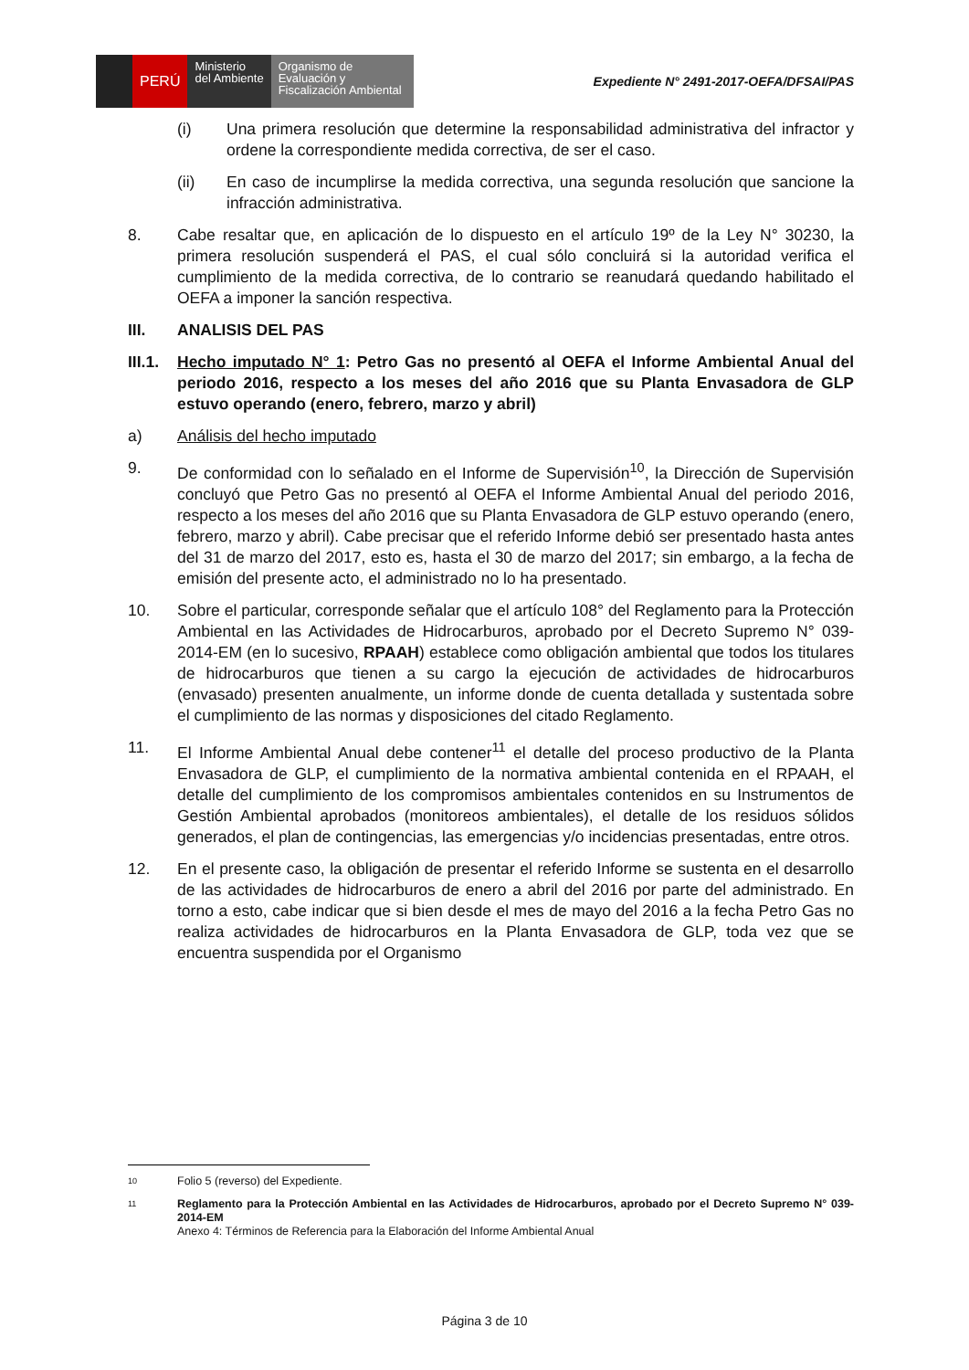PERÚ
Ministerio
del Ambiente
Organismo de
Evaluación y
Fiscalización Ambiental
Expediente N° 2491-2017-OEFA/DFSAI/PAS
(i) Una primera resolución que determine la responsabilidad administrativa del infractor y ordene la correspondiente medida correctiva, de ser el caso.
(ii) En caso de incumplirse la medida correctiva, una segunda resolución que sancione la infracción administrativa.
8. Cabe resaltar que, en aplicación de lo dispuesto en el artículo 19º de la Ley N° 30230, la primera resolución suspenderá el PAS, el cual sólo concluirá si la autoridad verifica el cumplimiento de la medida correctiva, de lo contrario se reanudará quedando habilitado el OEFA a imponer la sanción respectiva.
III. ANALISIS DEL PAS
III.1.
Hecho imputado N° 1: Petro Gas no presentó al OEFA el Informe Ambiental Anual del periodo 2016, respecto a los meses del año 2016 que su Planta Envasadora de GLP estuvo operando (enero, febrero, marzo y abril)
a) Análisis del hecho imputado
9. De conformidad con lo señalado en el Informe de Supervisión<sup>10</sup>, la Dirección de Supervisión concluyó que Petro Gas no presentó al OEFA el Informe Ambiental Anual del periodo 2016, respecto a los meses del año 2016 que su Planta Envasadora de GLP estuvo operando (enero, febrero, marzo y abril). Cabe precisar que el referido Informe debió ser presentado hasta antes del 31 de marzo del 2017, esto es, hasta el 30 de marzo del 2017; sin embargo, a la fecha de emisión del presente acto, el administrado no lo ha presentado.
10. Sobre el particular, corresponde señalar que el artículo 108° del Reglamento para la Protección Ambiental en las Actividades de Hidrocarburos, aprobado por el Decreto Supremo N° 039-2014-EM (en lo sucesivo, RPAAH) establece como obligación ambiental que todos los titulares de hidrocarburos que tienen a su cargo la ejecución de actividades de hidrocarburos (envasado) presenten anualmente, un informe donde de cuenta detallada y sustentada sobre el cumplimiento de las normas y disposiciones del citado Reglamento.
11. El Informe Ambiental Anual debe contener<sup>11</sup> el detalle del proceso productivo de la Planta Envasadora de GLP, el cumplimiento de la normativa ambiental contenida en el RPAAH, el detalle del cumplimiento de los compromisos ambientales contenidos en su Instrumentos de Gestión Ambiental aprobados (monitoreos ambientales), el detalle de los residuos sólidos generados, el plan de contingencias, las emergencias y/o incidencias presentadas, entre otros.
12. En el presente caso, la obligación de presentar el referido Informe se sustenta en el desarrollo de las actividades de hidrocarburos de enero a abril del 2016 por parte del administrado. En torno a esto, cabe indicar que si bien desde el mes de mayo del 2016 a la fecha Petro Gas no realiza actividades de hidrocarburos en la Planta Envasadora de GLP, toda vez que se encuentra suspendida por el Organismo
10
Folio 5 (reverso) del Expediente.
11
Reglamento para la Protección Ambiental en las Actividades de Hidrocarburos, aprobado por el Decreto Supremo N° 039-2014-EM
Anexo 4: Términos de Referencia para la Elaboración del Informe Ambiental Anual
Página 3 de 10